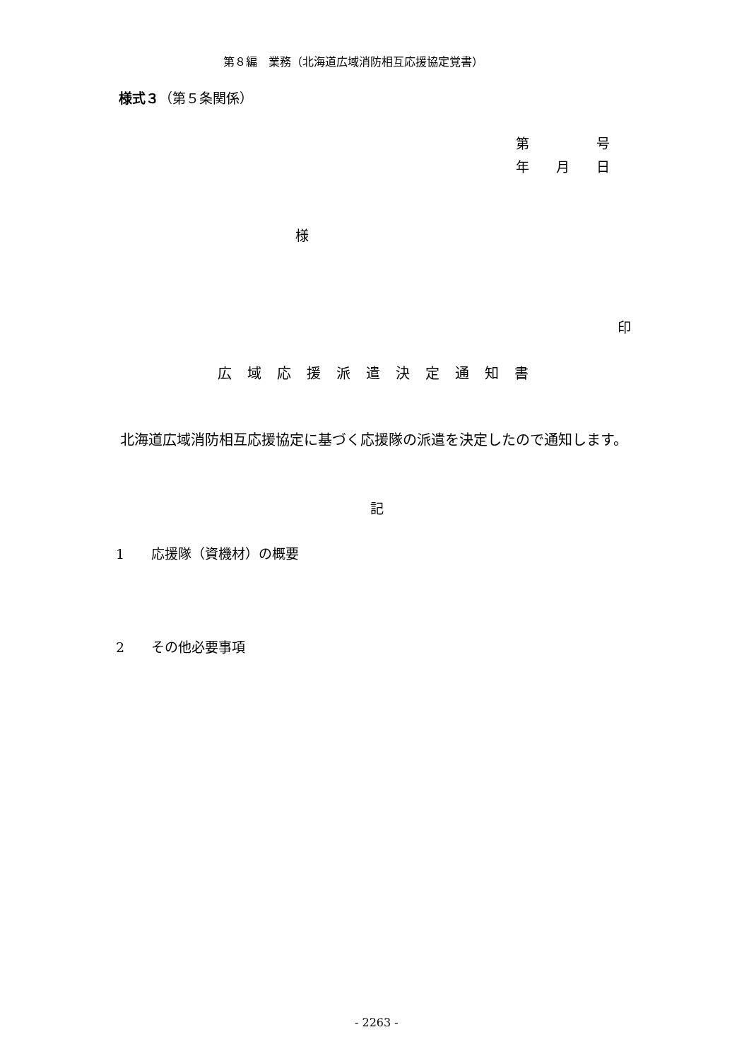第８編　業務（北海道広域消防相互応援協定覚書）
様式３（第５条関係）
第　　　　　号
年　　月　　日
様
印
広域応援派遣決定通知書
北海道広域消防相互応援協定に基づく応援隊の派遣を決定したので通知します。
記
1　　応援隊（資機材）の概要
2　　その他必要事項
- 2263 -